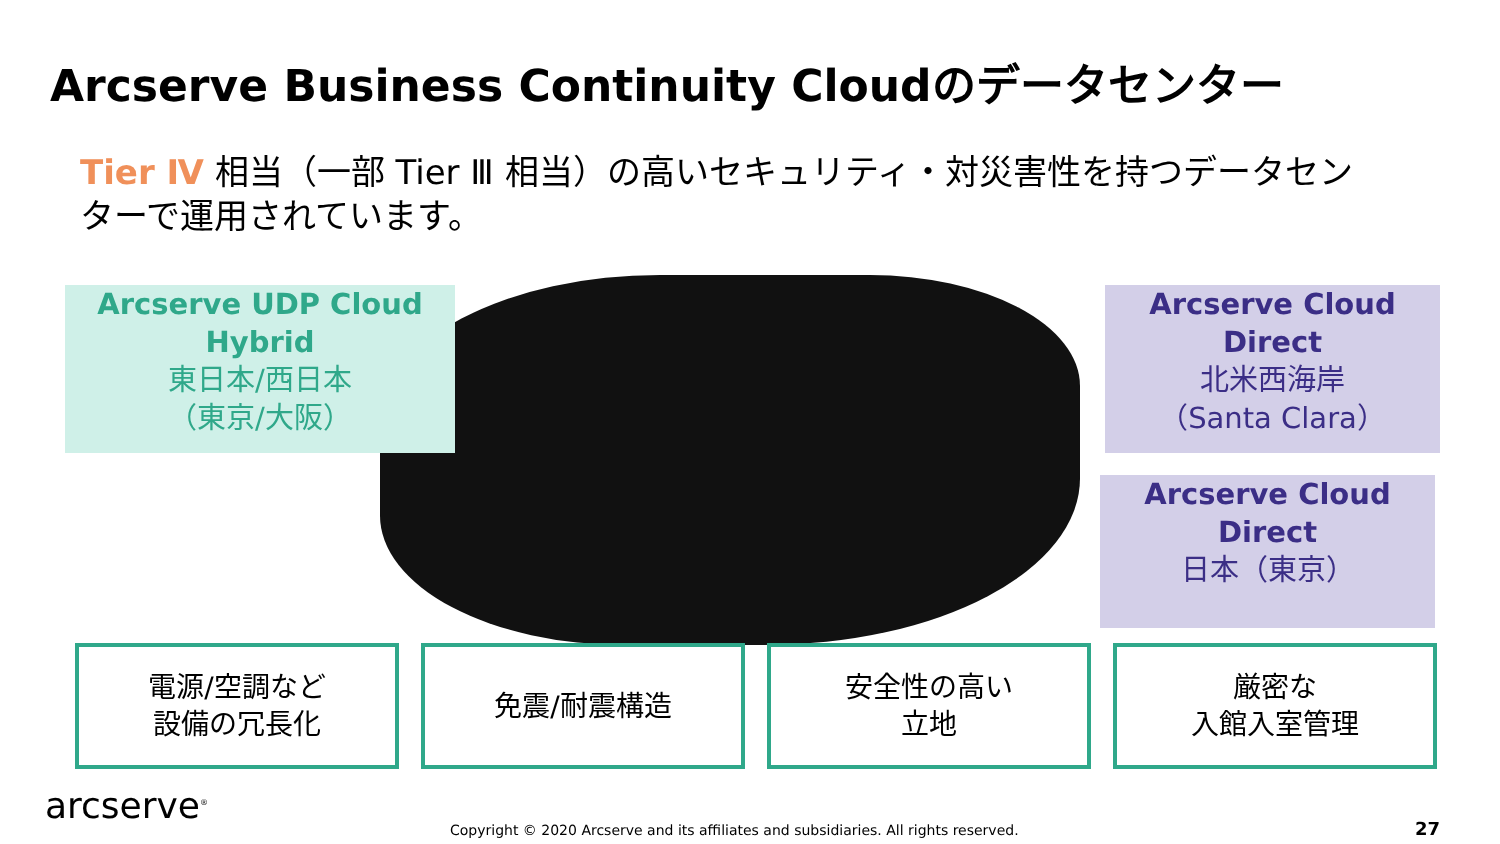Arcserve Business Continuity Cloudのデータセンター
Tier Ⅳ 相当（一部 Tier Ⅲ 相当）の高いセキュリティ・対災害性を持つデータセンターで運用されています。
Arcserve UDP Cloud Hybrid
東日本/西日本
（東京/大阪）
Arcserve Cloud Direct
北米西海岸
（Santa Clara）
Arcserve Cloud Direct
日本（東京）
電源/空調など
設備の冗長化
免震/耐震構造 安全性の高い
立地
厳密な
入館入室管理
arcserve<sup>®</sup>
Copyright © 2020 Arcserve and its affiliates and subsidiaries. All rights reserved.
27